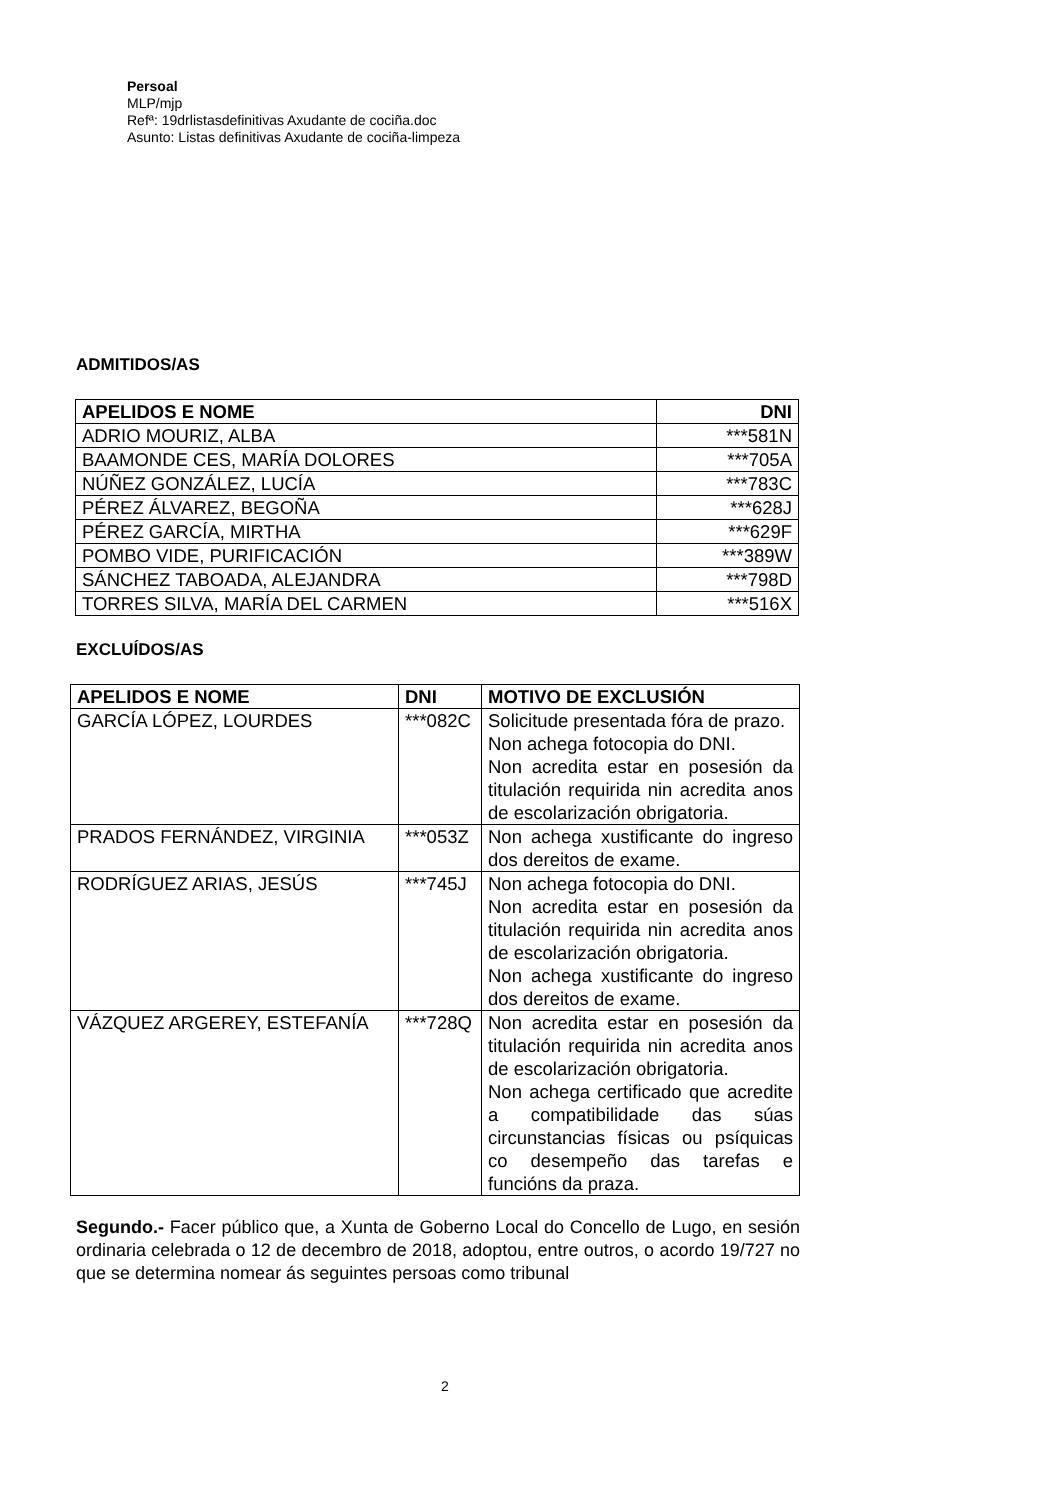Persoal
MLP/mjp
Refª: 19drlistasdefinitivas Axudante de cociña.doc
Asunto: Listas definitivas Axudante de cociña-limpeza
ADMITIDOS/AS
| APELIDOS E NOME | DNI |
| --- | --- |
| ADRIO MOURIZ, ALBA | ***581N |
| BAAMONDE CES, MARÍA DOLORES | ***705A |
| NÚÑEZ GONZÁLEZ, LUCÍA | ***783C |
| PÉREZ ÁLVAREZ, BEGOÑA | ***628J |
| PÉREZ GARCÍA, MIRTHA | ***629F |
| POMBO VIDE, PURIFICACIÓN | ***389W |
| SÁNCHEZ TABOADA, ALEJANDRA | ***798D |
| TORRES SILVA, MARÍA DEL CARMEN | ***516X |
EXCLUÍDOS/AS
| APELIDOS E NOME | DNI | MOTIVO DE EXCLUSIÓN |
| --- | --- | --- |
| GARCÍA LÓPEZ, LOURDES | ***082C | Solicitude presentada fóra de prazo. Non achega fotocopia do DNI. Non acredita estar en posesión da titulación requirida nin acredita anos de escolarización obrigatoria. |
| PRADOS FERNÁNDEZ, VIRGINIA | ***053Z | Non achega xustificante do ingreso dos dereitos de exame. |
| RODRÍGUEZ ARIAS, JESÚS | ***745J | Non achega fotocopia do DNI. Non acredita estar en posesión da titulación requirida nin acredita anos de escolarización obrigatoria. Non achega xustificante do ingreso dos dereitos de exame. |
| VÁZQUEZ ARGEREY, ESTEFANÍA | ***728Q | Non acredita estar en posesión da titulación requirida nin acredita anos de escolarización obrigatoria. Non achega certificado que acredite a compatibilidade das súas circunstancias físicas ou psíquicas co desempeño das tarefas e funcións da praza. |
Segundo.- Facer público que, a Xunta de Goberno Local do Concello de Lugo, en sesión ordinaria celebrada o 12 de decembro de 2018, adoptou, entre outros, o acordo 19/727 no que se determina nomear ás seguintes persoas como tribunal
2